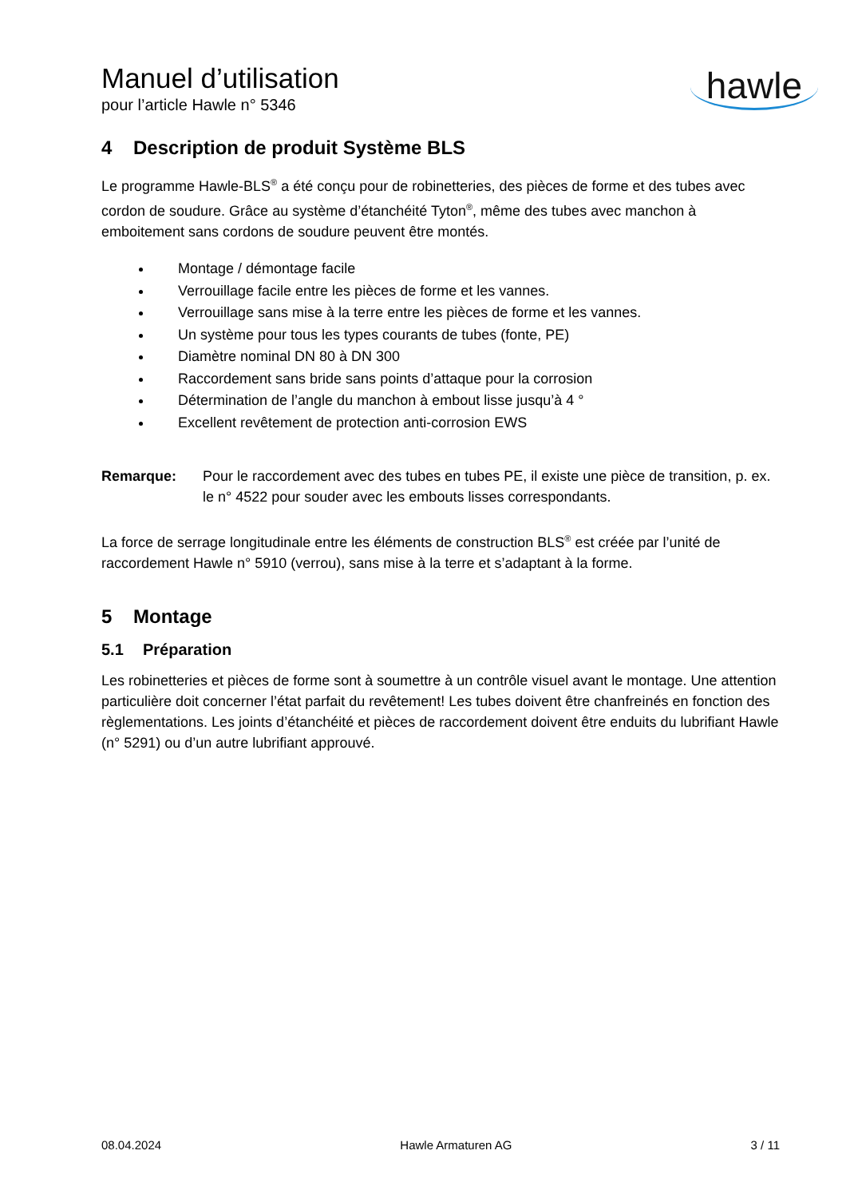Manuel d’utilisation
pour l’article Hawle n° 5346
hawle
4 Description de produit Système BLS
Le programme Hawle-BLS<sup>®</sup> a été conçu pour de robinetteries, des pièces de forme et des tubes avec cordon de soudure. Grâce au système d’étanchéité Tyton<sup>®</sup>, même des tubes avec manchon à emboitement sans cordons de soudure peuvent être montés.
Montage / démontage facile
Verrouillage facile entre les pièces de forme et les vannes.
Verrouillage sans mise à la terre entre les pièces de forme et les vannes.
Un système pour tous les types courants de tubes (fonte, PE)
Diamètre nominal DN 80 à DN 300
Raccordement sans bride sans points d’attaque pour la corrosion
Détermination de l’angle du manchon à embout lisse jusqu’à 4 °
Excellent revêtement de protection anti-corrosion EWS
Remarque: Pour le raccordement avec des tubes en tubes PE, il existe une pièce de transition, p. ex. le n° 4522 pour souder avec les embouts lisses correspondants.
La force de serrage longitudinale entre les éléments de construction BLS<sup>®</sup> est créée par l’unité de raccordement Hawle n° 5910 (verrou), sans mise à la terre et s’adaptant à la forme.
5 Montage
5.1 Préparation
Les robinetteries et pièces de forme sont à soumettre à un contrôle visuel avant le montage. Une attention particulière doit concerner l’état parfait du revêtement! Les tubes doivent être chanfreinés en fonction des règlementations. Les joints d’étanchéité et pièces de raccordement doivent être enduits du lubrifiant Hawle (n° 5291) ou d’un autre lubrifiant approuvé.
08.04.2024 Hawle Armaturen AG 3 / 11